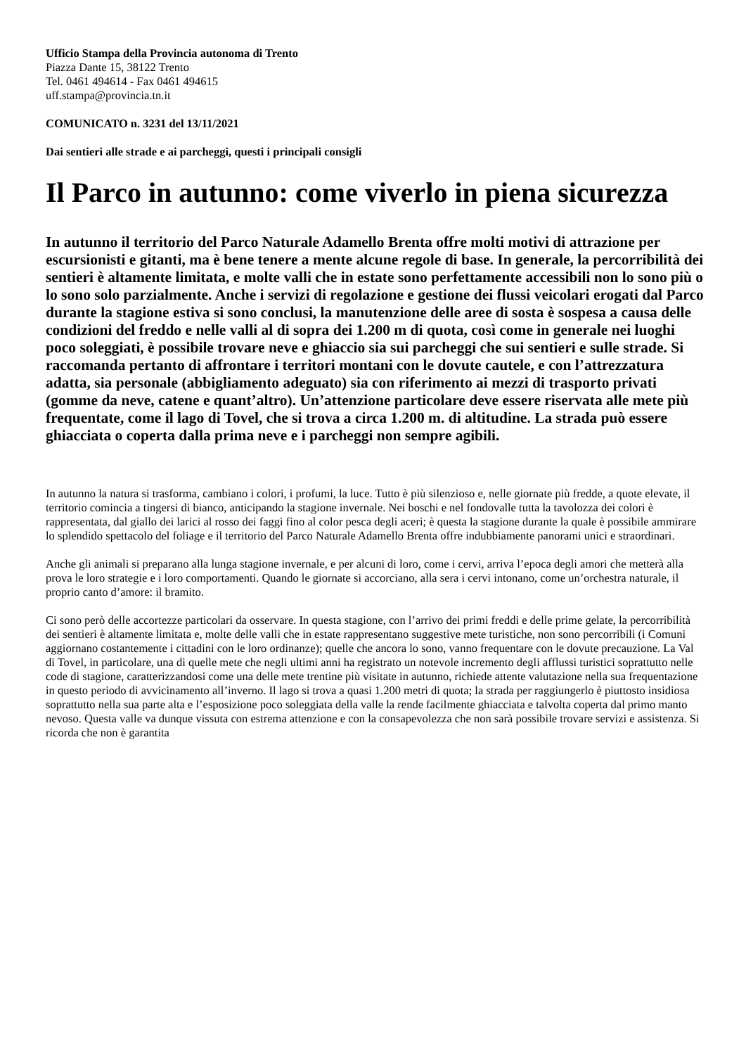Ufficio Stampa della Provincia autonoma di Trento
Piazza Dante 15, 38122 Trento
Tel. 0461 494614 - Fax 0461 494615
uff.stampa@provincia.tn.it
COMUNICATO n. 3231 del 13/11/2021
Dai sentieri alle strade e ai parcheggi, questi i principali consigli
Il Parco in autunno: come viverlo in piena sicurezza
In autunno il territorio del Parco Naturale Adamello Brenta offre molti motivi di attrazione per escursionisti e gitanti, ma è bene tenere a mente alcune regole di base. In generale, la percorribilità dei sentieri è altamente limitata, e molte valli che in estate sono perfettamente accessibili non lo sono più o lo sono solo parzialmente. Anche i servizi di regolazione e gestione dei flussi veicolari erogati dal Parco durante la stagione estiva si sono conclusi, la manutenzione delle aree di sosta è sospesa a causa delle condizioni del freddo e nelle valli al di sopra dei 1.200 m di quota, così come in generale nei luoghi poco soleggiati, è possibile trovare neve e ghiaccio sia sui parcheggi che sui sentieri e sulle strade. Si raccomanda pertanto di affrontare i territori montani con le dovute cautele, e con l’attrezzatura adatta, sia personale (abbigliamento adeguato) sia con riferimento ai mezzi di trasporto privati (gomme da neve, catene e quant’altro). Un’attenzione particolare deve essere riservata alle mete più frequentate, come il lago di Tovel, che si trova a circa 1.200 m. di altitudine. La strada può essere ghiacciata o coperta dalla prima neve e i parcheggi non sempre agibili.
In autunno la natura si trasforma, cambiano i colori, i profumi, la luce. Tutto è più silenzioso e, nelle giornate più fredde, a quote elevate, il territorio comincia a tingersi di bianco, anticipando la stagione invernale. Nei boschi e nel fondovalle tutta la tavolozza dei colori è rappresentata, dal giallo dei larici al rosso dei faggi fino al color pesca degli aceri; è questa la stagione durante la quale è possibile ammirare lo splendido spettacolo del foliage e il territorio del Parco Naturale Adamello Brenta offre indubbiamente panorami unici e straordinari.
Anche gli animali si preparano alla lunga stagione invernale, e per alcuni di loro, come i cervi, arriva l’epoca degli amori che metterà alla prova le loro strategie e i loro comportamenti. Quando le giornate si accorciano, alla sera i cervi intonano, come un’orchestra naturale, il proprio canto d’amore: il bramito.
Ci sono però delle accortezze particolari da osservare. In questa stagione, con l’arrivo dei primi freddi e delle prime gelate, la percorribilità dei sentieri è altamente limitata e, molte delle valli che in estate rappresentano suggestive mete turistiche, non sono percorribili (i Comuni aggiornano costantemente i cittadini con le loro ordinanze); quelle che ancora lo sono, vanno frequentare con le dovute precauzione. La Val di Tovel, in particolare, una di quelle mete che negli ultimi anni ha registrato un notevole incremento degli afflussi turistici soprattutto nelle code di stagione, caratterizzandosi come una delle mete trentine più visitate in autunno, richiede attente valutazione nella sua frequentazione in questo periodo di avvicinamento all’inverno. Il lago si trova a quasi 1.200 metri di quota; la strada per raggiungerlo è piuttosto insidiosa soprattutto nella sua parte alta e l’esposizione poco soleggiata della valle la rende facilmente ghiacciata e talvolta coperta dal primo manto nevoso. Questa valle va dunque vissuta con estrema attenzione e con la consapevolezza che non sarà possibile trovare servizi e assistenza. Si ricorda che non è garantita